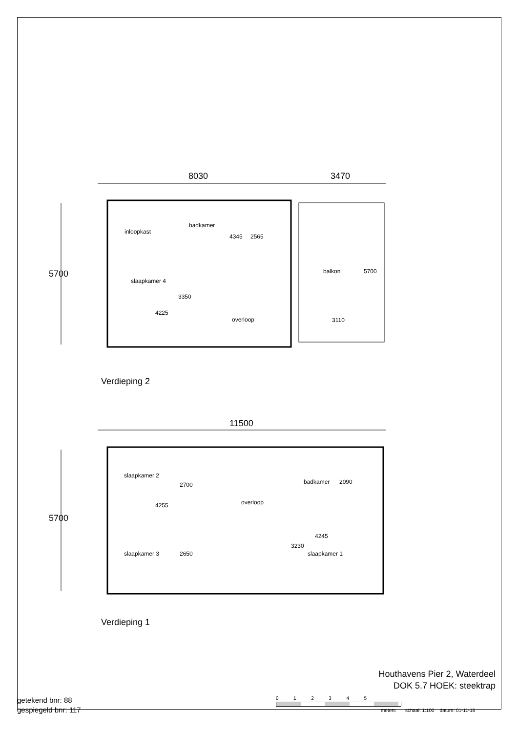8030 3470
5700
inloopkast
badkamer
4345 2565
balkon 5700
slaapkamer 4
3350
4225
overloop 3110
Verdieping 2
11500
5700
slaapkamer 2
2700 badkamer 2090
4255 overloop
4245
3230
slaapkamer 3 2650 slaapkamer 1
Verdieping 1
Houthavens Pier 2, Waterdeel
DOK 5.7 HOEK: steektrap
getekend bnr: 88
gespiegeld bnr: 117
0 1 2 3 4 5
meters schaal: 1:100 datum: 01-11-16